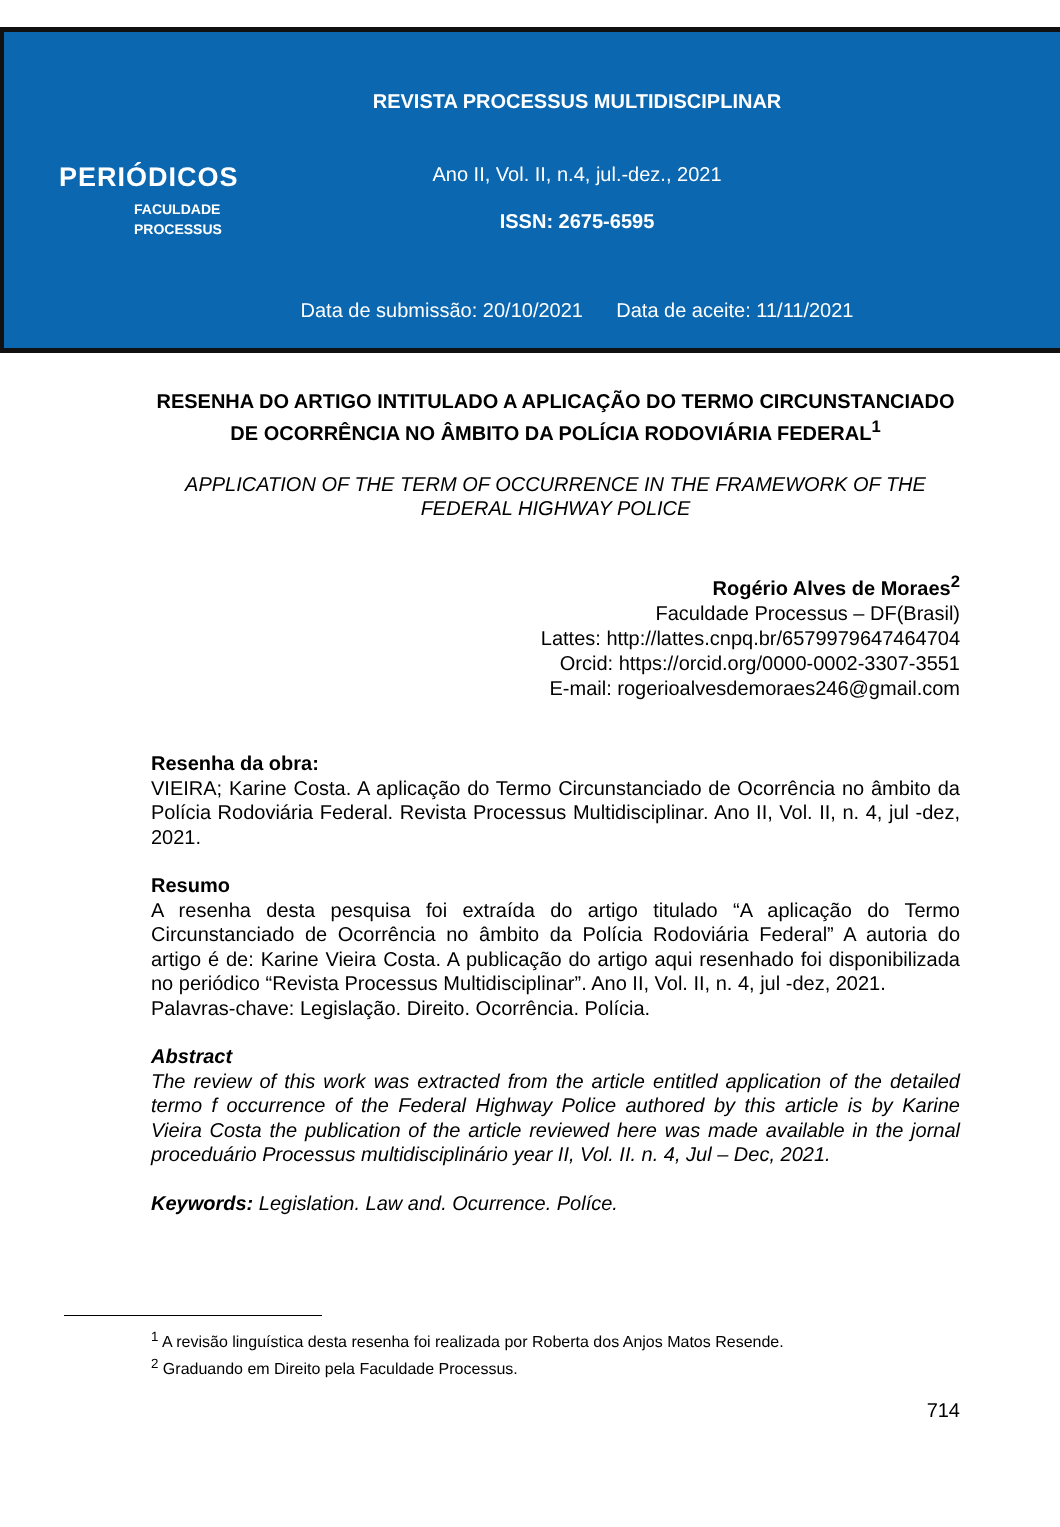PERIÓDICOS
FACULDADE
PROCESSUS
REVISTA PROCESSUS MULTIDISCIPLINAR
Ano II, Vol. II, n.4, jul.-dez., 2021
ISSN: 2675-6595
Data de submissão: 20/10/2021 Data de aceite: 11/11/2021
RESENHA DO ARTIGO INTITULADO A APLICAÇÃO DO TERMO CIRCUNSTANCIADO DE OCORRÊNCIA NO ÂMBITO DA POLÍCIA RODOVIÁRIA FEDERAL<sup>1</sup>
APPLICATION OF THE TERM OF OCCURRENCE IN THE FRAMEWORK OF THE FEDERAL HIGHWAY POLICE
Rogério Alves de Moraes<sup>2</sup>
Faculdade Processus – DF(Brasil)
Lattes: http://lattes.cnpq.br/6579979647464704
Orcid: https://orcid.org/0000-0002-3307-3551
E-mail: rogerioalvesdemoraes246@gmail.com
Resenha da obra:
VIEIRA; Karine Costa. A aplicação do Termo Circunstanciado de Ocorrência no âmbito da Polícia Rodoviária Federal. Revista Processus Multidisciplinar. Ano II, Vol. II, n. 4, jul -dez, 2021.
Resumo
A resenha desta pesquisa foi extraída do artigo titulado “A aplicação do Termo Circunstanciado de Ocorrência no âmbito da Polícia Rodoviária Federal” A autoria do artigo é de: Karine Vieira Costa. A publicação do artigo aqui resenhado foi disponibilizada no periódico “Revista Processus Multidisciplinar”. Ano II, Vol. II, n. 4, jul -dez, 2021.
Palavras-chave: Legislação. Direito. Ocorrência. Polícia.
Abstract
The review of this work was extracted from the article entitled application of the detailed termo f occurrence of the Federal Highway Police authored by this article is by Karine Vieira Costa the publication of the article reviewed here was made available in the jornal proceduário Processus multidisciplinário year II, Vol. II. n. 4, Jul – Dec, 2021.
Keywords: Legislation. Law and. Ocurrence. Políce.
<sup>1</sup> A revisão linguística desta resenha foi realizada por Roberta dos Anjos Matos Resende.
<sup>2</sup> Graduando em Direito pela Faculdade Processus.
714